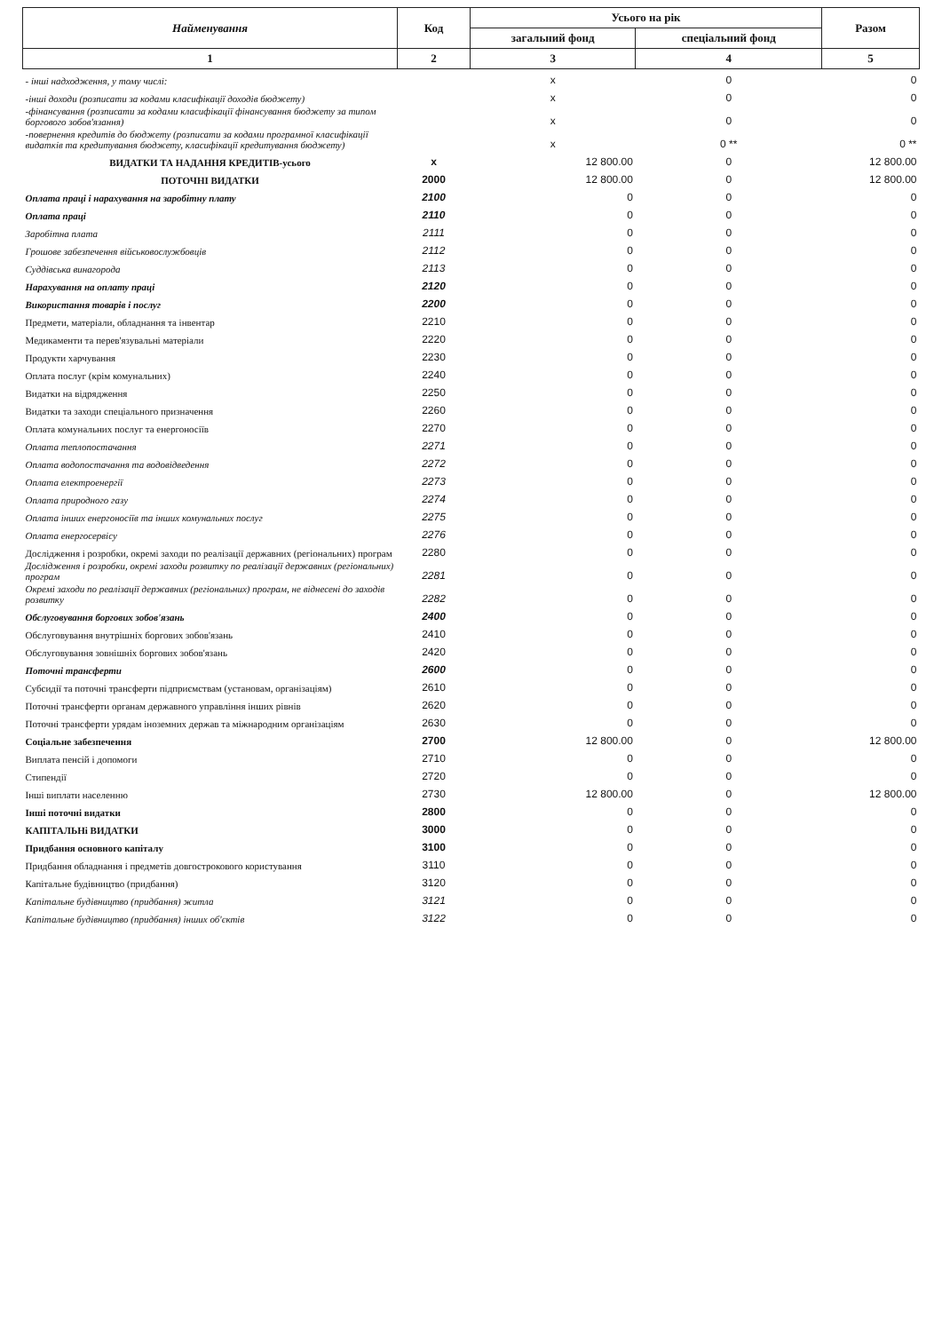| Найменування | Код | Усього на рік | | Разом |
| --- | --- | --- | --- | --- |
| | | загальний фонд | спеціальний фонд | |
| 1 | 2 | 3 | 4 | 5 |
| - інші надходження, у тому числі: | | x | 0 | 0 |
| -інші доходи (розписати за кодами класифікації доходів бюджету) | | x | 0 | 0 |
| -фінансування (розписати за кодами класифікації фінансування бюджету за типом боргового зобов'язання) | | x | 0 | 0 |
| -повернення кредитів до бюджету (розписати за кодами програмної класифікації видатків та кредитування бюджету, класифікації кредитування бюджету) | | x | 0 ** | 0 ** |
| ВИДАТКИ ТА НАДАННЯ КРЕДИТІВ-усього | x | 12 800.00 | 0 | 12 800.00 |
| ПОТОЧНІ ВИДАТКИ | 2000 | 12 800.00 | 0 | 12 800.00 |
| Оплата праці і нарахування на заробітну плату | 2100 | 0 | 0 | 0 |
| Оплата праці | 2110 | 0 | 0 | 0 |
| Заробітна плата | 2111 | 0 | 0 | 0 |
| Грошове забезпечення військовослужбовців | 2112 | 0 | 0 | 0 |
| Суддівська винагорода | 2113 | 0 | 0 | 0 |
| Нарахування на оплату праці | 2120 | 0 | 0 | 0 |
| Використання товарів і послуг | 2200 | 0 | 0 | 0 |
| Предмети, матеріали, обладнання та інвентар | 2210 | 0 | 0 | 0 |
| Медикаменти та перев'язувальні матеріали | 2220 | 0 | 0 | 0 |
| Продукти харчування | 2230 | 0 | 0 | 0 |
| Оплата послуг (крім комунальних) | 2240 | 0 | 0 | 0 |
| Видатки на відрядження | 2250 | 0 | 0 | 0 |
| Видатки та заходи спеціального призначення | 2260 | 0 | 0 | 0 |
| Оплата комунальних послуг та енергоносіїв | 2270 | 0 | 0 | 0 |
| Оплата теплопостачання | 2271 | 0 | 0 | 0 |
| Оплата водопостачання та водовідведення | 2272 | 0 | 0 | 0 |
| Оплата електроенергії | 2273 | 0 | 0 | 0 |
| Оплата природного газу | 2274 | 0 | 0 | 0 |
| Оплата інших енергоносіїв та інших комунальних послуг | 2275 | 0 | 0 | 0 |
| Оплата енергосервісу | 2276 | 0 | 0 | 0 |
| Дослідження і розробки, окремі заходи по реалізації державних (регіональних) програм | 2280 | 0 | 0 | 0 |
| Дослідження і розробки, окремі заходи розвитку по реалізації державних (регіональних) програм | 2281 | 0 | 0 | 0 |
| Окремі заходи по реалізації державних (регіональних) програм, не віднесені до заходів розвитку | 2282 | 0 | 0 | 0 |
| Обслуговування боргових зобов'язань | 2400 | 0 | 0 | 0 |
| Обслуговування внутрішніх боргових зобов'язань | 2410 | 0 | 0 | 0 |
| Обслуговування зовнішніх боргових зобов'язань | 2420 | 0 | 0 | 0 |
| Поточні трансферти | 2600 | 0 | 0 | 0 |
| Субсидії та поточні трансферти підприємствам (установам, організаціям) | 2610 | 0 | 0 | 0 |
| Поточні трансферти органам державного управління інших рівнів | 2620 | 0 | 0 | 0 |
| Поточні трансферти урядам іноземних держав та міжнародним організаціям | 2630 | 0 | 0 | 0 |
| Соціальне забезпечення | 2700 | 12 800.00 | 0 | 12 800.00 |
| Виплата пенсій і допомоги | 2710 | 0 | 0 | 0 |
| Стипендії | 2720 | 0 | 0 | 0 |
| Інші виплати населенню | 2730 | 12 800.00 | 0 | 12 800.00 |
| Інші поточні видатки | 2800 | 0 | 0 | 0 |
| КАПІТАЛЬНі ВИДАТКИ | 3000 | 0 | 0 | 0 |
| Придбання основного капіталу | 3100 | 0 | 0 | 0 |
| Придбання обладнання і предметів довгострокового користування | 3110 | 0 | 0 | 0 |
| Капітальне будівництво (придбання) | 3120 | 0 | 0 | 0 |
| Капітальне будівництво (придбання) житла | 3121 | 0 | 0 | 0 |
| Капітальне будівництво (придбання) інших об'єктів | 3122 | 0 | 0 | 0 |